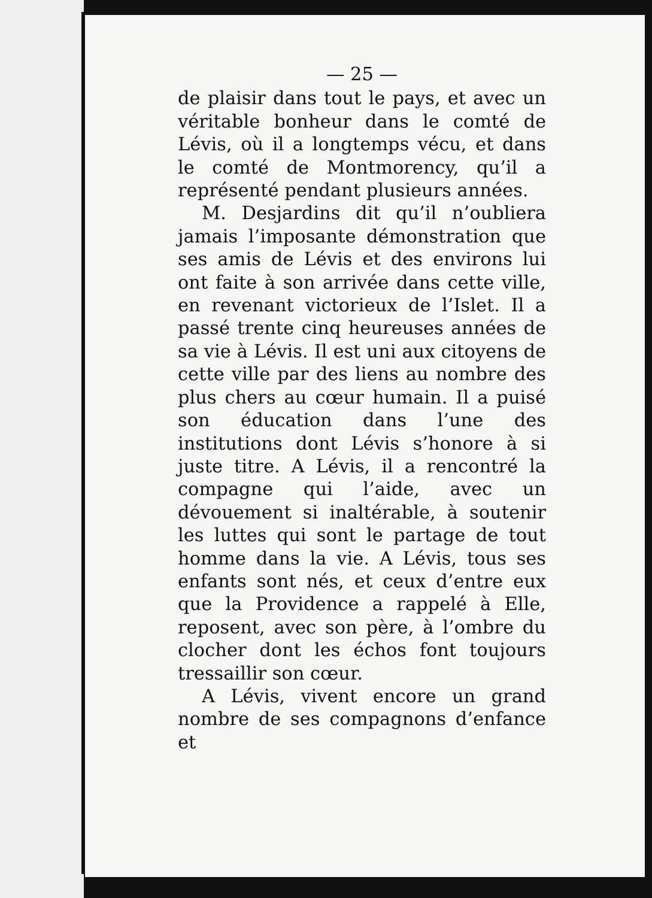— 25 —
de plaisir dans tout le pays, et avec un véritable bonheur dans le comté de Lévis, où il a longtemps vécu, et dans le comté de Montmorency, qu’il a représenté pendant plusieurs années.
M. Desjardins dit qu’il n’oubliera jamais l’imposante démonstration que ses amis de Lévis et des environs lui ont faite à son arrivée dans cette ville, en revenant victorieux de l’Islet. Il a passé trente cinq heureuses années de sa vie à Lévis. Il est uni aux citoyens de cette ville par des liens au nombre des plus chers au cœur humain. Il a puisé son éducation dans l’une des institutions dont Lévis s’honore à si juste titre. A Lévis, il a rencontré la compagne qui l’aide, avec un dévouement si inaltérable, à soutenir les luttes qui sont le partage de tout homme dans la vie. A Lévis, tous ses enfants sont nés, et ceux d’entre eux que la Providence a rappelé à Elle, reposent, avec son père, à l’ombre du clocher dont les échos font toujours tressaillir son cœur.
A Lévis, vivent encore un grand nombre de ses compagnons d’enfance et